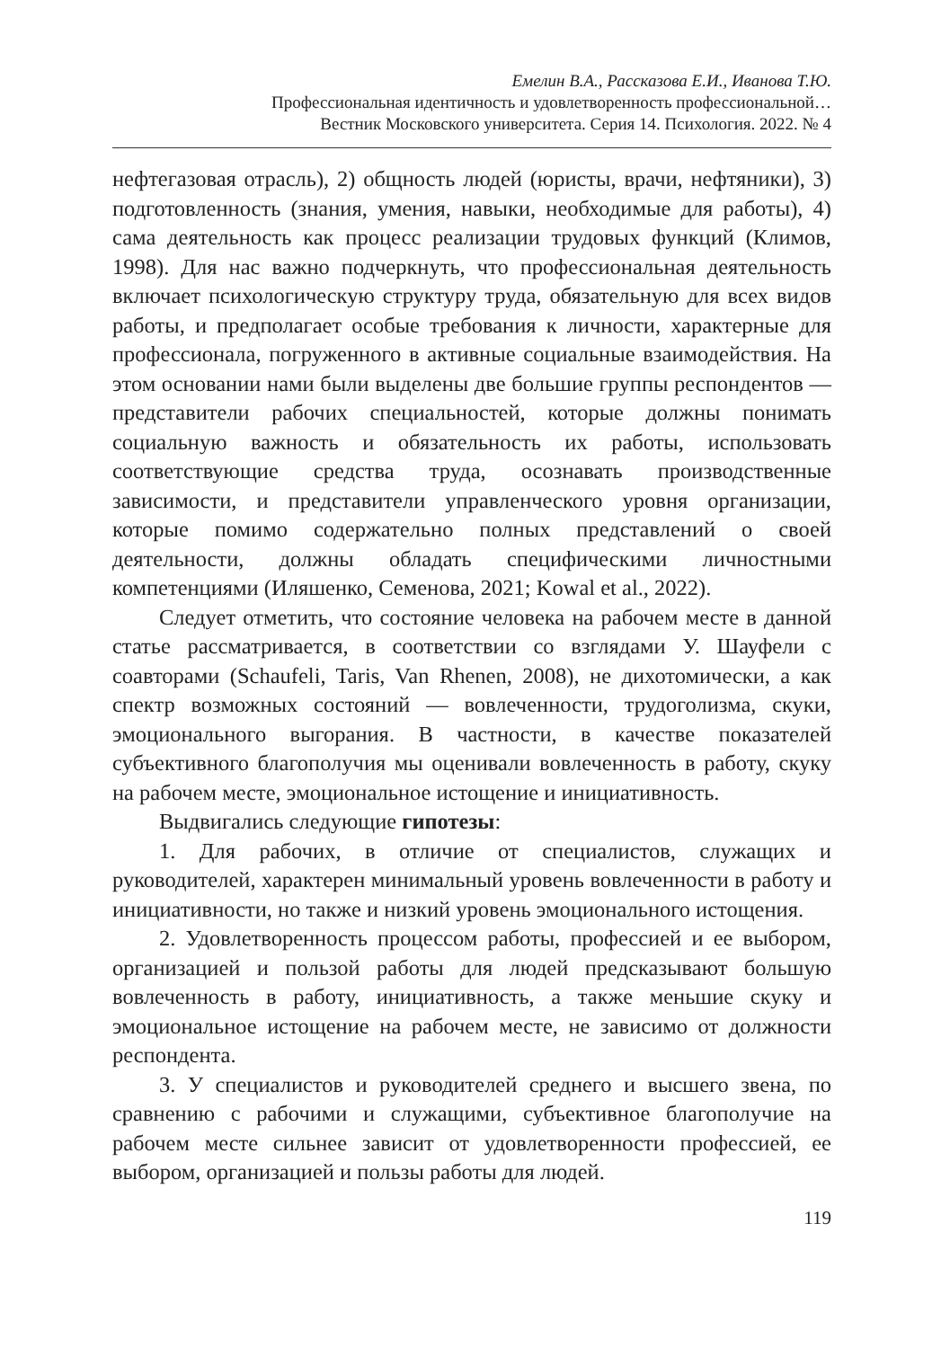Емелин В.А., Рассказова Е.И., Иванова Т.Ю.
Профессиональная идентичность и удовлетворенность профессиональной…
Вестник Московского университета. Серия 14. Психология. 2022. № 4
нефтегазовая отрасль), 2) общность людей (юристы, врачи, нефтяники), 3) подготовленность (знания, умения, навыки, необходимые для работы), 4) сама деятельность как процесс реализации трудовых функций (Климов, 1998). Для нас важно подчеркнуть, что профессиональная деятельность включает психологическую структуру труда, обязательную для всех видов работы, и предполагает особые требования к личности, характерные для профессионала, погруженного в активные социальные взаимодействия. На этом основании нами были выделены две большие группы респондентов — представители рабочих специальностей, которые должны понимать социальную важность и обязательность их работы, использовать соответствующие средства труда, осознавать производственные зависимости, и представители управленческого уровня организации, которые помимо содержательно полных представлений о своей деятельности, должны обладать специфическими личностными компетенциями (Иляшенко, Семенова, 2021; Kowal et al., 2022).
Следует отметить, что состояние человека на рабочем месте в данной статье рассматривается, в соответствии со взглядами У. Шауфели с соавторами (Schaufeli, Taris, Van Rhenen, 2008), не дихотомически, а как спектр возможных состояний — вовлеченности, трудоголизма, скуки, эмоционального выгорания. В частности, в качестве показателей субъективного благополучия мы оценивали вовлеченность в работу, скуку на рабочем месте, эмоциональное истощение и инициативность.
Выдвигались следующие гипотезы:
1. Для рабочих, в отличие от специалистов, служащих и руководителей, характерен минимальный уровень вовлеченности в работу и инициативности, но также и низкий уровень эмоционального истощения.
2. Удовлетворенность процессом работы, профессией и ее выбором, организацией и пользой работы для людей предсказывают большую вовлеченность в работу, инициативность, а также меньшие скуку и эмоциональное истощение на рабочем месте, не зависимо от должности респондента.
3. У специалистов и руководителей среднего и высшего звена, по сравнению с рабочими и служащими, субъективное благополучие на рабочем месте сильнее зависит от удовлетворенности профессией, ее выбором, организацией и пользы работы для людей.
119